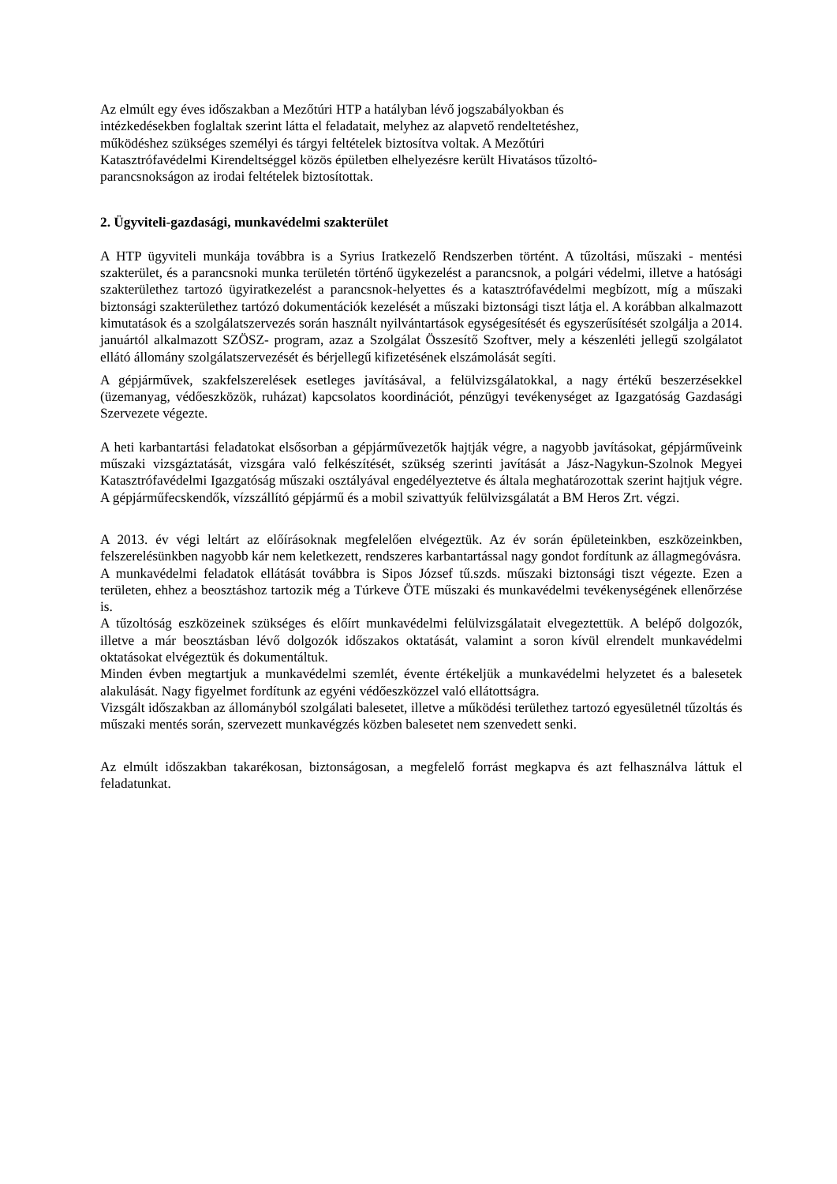Az elmúlt egy éves időszakban a Mezőtúri HTP a hatályban lévő jogszabályokban és
intézkedésekben foglaltak szerint látta el feladatait, melyhez az alapvető rendeltetéshez,
működéshez szükséges személyi és tárgyi feltételek biztosítva voltak. A Mezőtúri
Katasztrófavédelmi Kirendeltséggel közös épületben elhelyezésre került Hivatásos tűzoltó-
parancsnokságon az irodai feltételek biztosítottak.
2. Ügyviteli-gazdasági, munkavédelmi szakterület
A HTP ügyviteli munkája továbbra is a Syrius Iratkezelő Rendszerben történt. A tűzoltási, műszaki - mentési szakterület, és a parancsnoki munka területén történő ügykezelést a parancsnok, a polgári védelmi, illetve a hatósági szakterülethez tartozó ügyiratkezelést a parancsnok-helyettes és a katasztrófavédelmi megbízott, míg a műszaki biztonsági szakterülethez tartózó dokumentációk kezelését a műszaki biztonsági tiszt látja el. A korábban alkalmazott kimutatások és a szolgálatszervezés során használt nyilvántartások egységesítését és egyszerűsítését szolgálja a 2014. januártól alkalmazott SZÖSZ- program, azaz a Szolgálat Összesítő Szoftver, mely a készenléti jellegű szolgálatot ellátó állomány szolgálatszervezését és bérjellegű kifizetésének elszámolását segíti.
A gépjárművek, szakfelszerelések esetleges javításával, a felülvizsgálatokkal, a nagy értékű beszerzésekkel (üzemanyag, védőeszközök, ruházat) kapcsolatos koordinációt, pénzügyi tevékenységet az Igazgatóság Gazdasági Szervezete végezte.
A heti karbantartási feladatokat elsősorban a gépjárművezetők hajtják végre, a nagyobb javításokat, gépjárműveink műszaki vizsgáztatását, vizsgára való felkészítését, szükség szerinti javítását a Jász-Nagykun-Szolnok Megyei Katasztrófavédelmi Igazgatóság műszaki osztályával engedélyeztetve és általa meghatározottak szerint hajtjuk végre. A gépjárműfecskendők, vízszállító gépjármű és a mobil szivattyúk felülvizsgálatát a BM Heros Zrt. végzi.
A 2013. év végi leltárt az előírásoknak megfelelően elvégeztük. Az év során épületeinkben, eszközeinkben, felszerelésünkben nagyobb kár nem keletkezett, rendszeres karbantartással nagy gondot fordítunk az állagmegóvásra.
A munkavédelmi feladatok ellátását továbbra is Sipos József tű.szds. műszaki biztonsági tiszt végezte. Ezen a területen, ehhez a beosztáshoz tartozik még a Túrkeve ÖTE műszaki és munkavédelmi tevékenységének ellenőrzése is.
A tűzoltóság eszközeinek szükséges és előírt munkavédelmi felülvizsgálatait elvegeztettük. A belépő dolgozók, illetve a már beosztásban lévő dolgozók időszakos oktatását, valamint a soron kívül elrendelt munkavédelmi oktatásokat elvégeztük és dokumentáltuk.
Minden évben megtartjuk a munkavédelmi szemlét, évente értékeljük a munkavédelmi helyzetet és a balesetek alakulását. Nagy figyelmet fordítunk az egyéni védőeszközzel való ellátottságra.
Vizsgált időszakban az állományból szolgálati balesetet, illetve a működési területhez tartozó egyesületnél tűzoltás és műszaki mentés során, szervezett munkavégzés közben balesetet nem szenvedett senki.
Az elmúlt időszakban takarékosan, biztonságosan, a megfelelő forrást megkapva és azt felhasználva láttuk el feladatunkat.